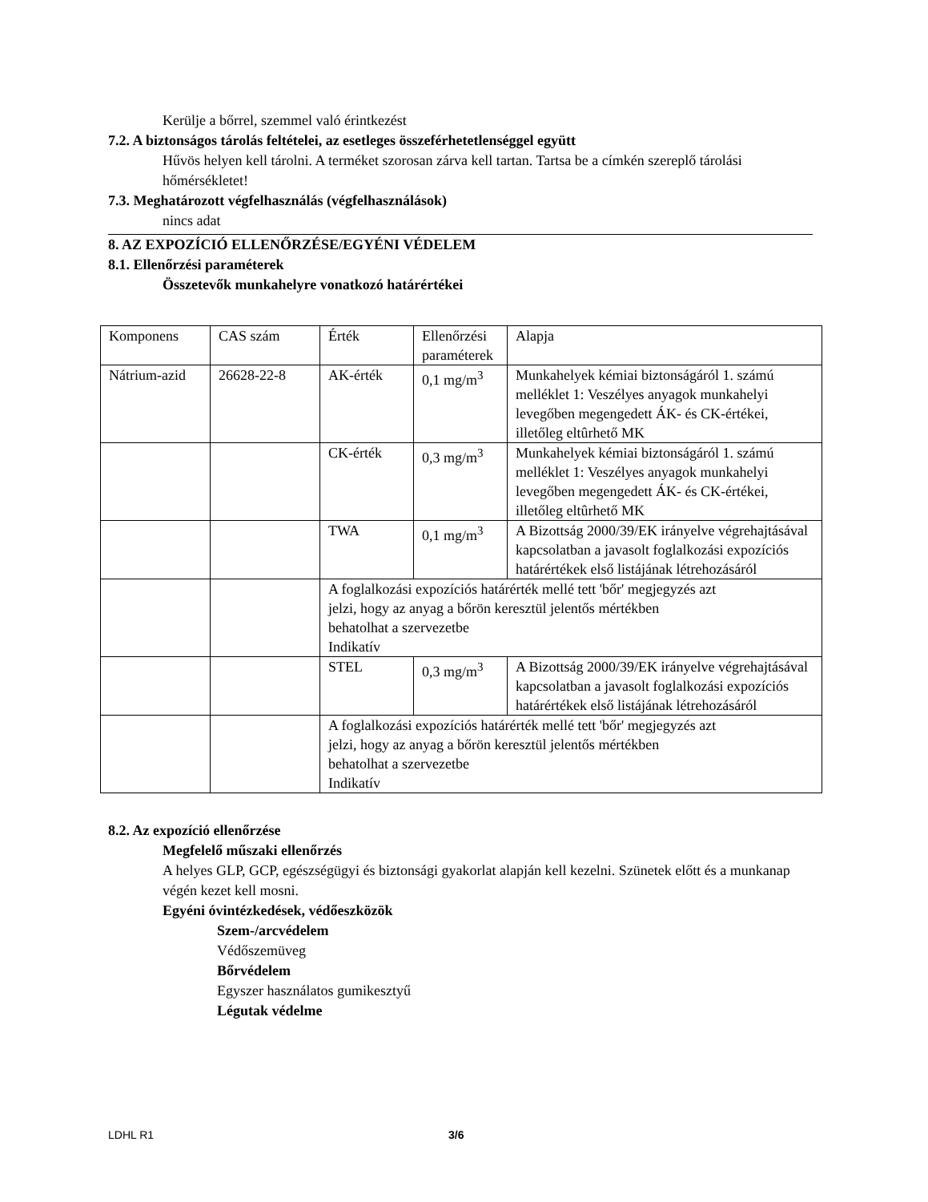Kerülje a bőrrel, szemmel való érintkezést
7.2. A biztonságos tárolás feltételei, az esetleges összeférhetetlenséggel együtt
Hűvös helyen kell tárolni. A terméket szorosan zárva kell tartan. Tartsa be a címkén szereplő tárolási hőmérsékletet!
7.3. Meghatározott végfelhasználás (végfelhasználások)
nincs adat
8. AZ EXPOZÍCIÓ ELLENŐRZÉSE/EGYÉNI VÉDELEM
8.1. Ellenőrzési paraméterek
Összetevők munkahelyre vonatkozó határértékei
| Komponens | CAS szám | Érték | Ellenőrzési paraméterek | Alapja |
| Nátrium-azid | 26628-22-8 | AK-érték | 0,1 mg/m<sup>3</sup> | Munkahelyek kémiai biztonságáról 1. számú melléklet 1: Veszélyes anyagok munkahelyi levegőben megengedett ÁK- és CK-értékei, illetőleg eltûrhető MK |
| | | CK-érték | 0,3 mg/m<sup>3</sup> | Munkahelyek kémiai biztonságáról 1. számú melléklet 1: Veszélyes anyagok munkahelyi levegőben megengedett ÁK- és CK-értékei, illetőleg eltûrhető MK |
| | | TWA | 0,1 mg/m<sup>3</sup> | A Bizottság 2000/39/EK irányelve végrehajtásával kapcsolatban a javasolt foglalkozási expozíciós határértékek első listájának létrehozásáról |
| | | A foglalkozási expozíciós határérték mellé tett 'bőr' megjegyzés azt jelzi, hogy az anyag a bőrön keresztül jelentős mértékben behatolhat a szervezetbe Indikatív | | |
| | | STEL | 0,3 mg/m<sup>3</sup> | A Bizottság 2000/39/EK irányelve végrehajtásával kapcsolatban a javasolt foglalkozási expozíciós határértékek első listájának létrehozásáról |
| | | A foglalkozási expozíciós határérték mellé tett 'bőr' megjegyzés azt jelzi, hogy az anyag a bőrön keresztül jelentős mértékben behatolhat a szervezetbe Indikatív | | |
8.2. Az expozíció ellenőrzése
Megfelelő műszaki ellenőrzés
A helyes GLP, GCP, egészségügyi és biztonsági gyakorlat alapján kell kezelni. Szünetek előtt és a munkanap végén kezet kell mosni.
Egyéni óvintézkedések, védőeszközök
Szem-/arcvédelem
Védőszemüveg
Bőrvédelem
Egyszer használatos gumikesztyű
Légutak védelme
LDHL R1 3/6